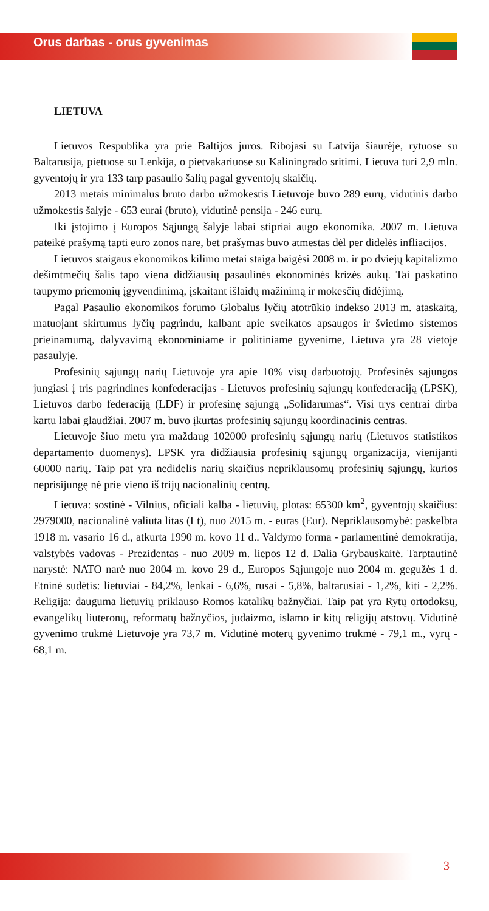Orus darbas - orus gyvenimas
LIETUVA
Lietuvos Respublika yra prie Baltijos jūros. Ribojasi su Latvija šiaurėje, rytuose su Baltarusija, pietuose su Lenkija, o pietvakariuose su Kaliningrado sritimi. Lietuva turi 2,9 mln. gyventojų ir yra 133 tarp pasaulio šalių pagal gyventojų skaičių.
2013 metais minimalus bruto darbo užmokestis Lietuvoje buvo 289 eurų, vidutinis darbo užmokestis šalyje - 653 eurai (bruto), vidutinė pensija - 246 eurų.
Iki įstojimo į Europos Sąjungą šalyje labai stipriai augo ekonomika. 2007 m. Lietuva pateikė prašymą tapti euro zonos nare, bet prašymas buvo atmestas dėl per didelės infliacijos.
Lietuvos staigaus ekonomikos kilimo metai staiga baigėsi 2008 m. ir po dviejų kapitalizmo dešimtmečių šalis tapo viena didžiausių pasaulinės ekonominės krizės aukų. Tai paskatino taupymo priemonių įgyvendinimą, įskaitant išlaidų mažinimą ir mokesčių didėjimą.
Pagal Pasaulio ekonomikos forumo Globalus lyčių atotrūkio indekso 2013 m. ataskaitą, matuojant skirtumus lyčių pagrindu, kalbant apie sveikatos apsaugos ir švietimo sistemos prieinamumą, dalyvavimą ekonominiame ir politiniame gyvenime, Lietuva yra 28 vietoje pasaulyje.
Profesinių sąjungų narių Lietuvoje yra apie 10% visų darbuotojų. Profesinės sąjungos jungiasi į tris pagrindines konfederacijas - Lietuvos profesinių sąjungų konfederaciją (LPSK), Lietuvos darbo federaciją (LDF) ir profesinę sąjungą „Solidarumas“. Visi trys centrai dirba kartu labai glaudžiai. 2007 m. buvo įkurtas profesinių sąjungų koordinacinis centras.
Lietuvoje šiuo metu yra maždaug 102000 profesinių sąjungų narių (Lietuvos statistikos departamento duomenys). LPSK yra didžiausia profesinių sąjungų organizacija, vienijanti 60000 narių. Taip pat yra nedidelis narių skaičius nepriklausomų profesinių sąjungų, kurios neprisijungę nė prie vieno iš trijų nacionalinių centrų.
Lietuva: sostinė - Vilnius, oficiali kalba - lietuvių, plotas: 65300 km<sup>2</sup>, gyventojų skaičius: 2979000, nacionalinė valiuta litas (Lt), nuo 2015 m. - euras (Eur). Nepriklausomybė: paskelbta 1918 m. vasario 16 d., atkurta 1990 m. kovo 11 d.. Valdymo forma - parlamentinė demokratija, valstybės vadovas - Prezidentas - nuo 2009 m. liepos 12 d. Dalia Grybauskaitė. Tarptautinė narystė: NATO narė nuo 2004 m. kovo 29 d., Europos Sąjungoje nuo 2004 m. gegužės 1 d. Etninė sudėtis: lietuviai - 84,2%, lenkai - 6,6%, rusai - 5,8%, baltarusiai - 1,2%, kiti - 2,2%. Religija: dauguma lietuvių priklauso Romos katalikų bažnyčiai. Taip pat yra Rytų ortodoksų, evangelikų liuteronų, reformatų bažnyčios, judaizmo, islamo ir kitų religijų atstovų. Vidutinė gyvenimo trukmė Lietuvoje yra 73,7 m. Vidutinė moterų gyvenimo trukmė - 79,1 m., vyrų - 68,1 m.
3